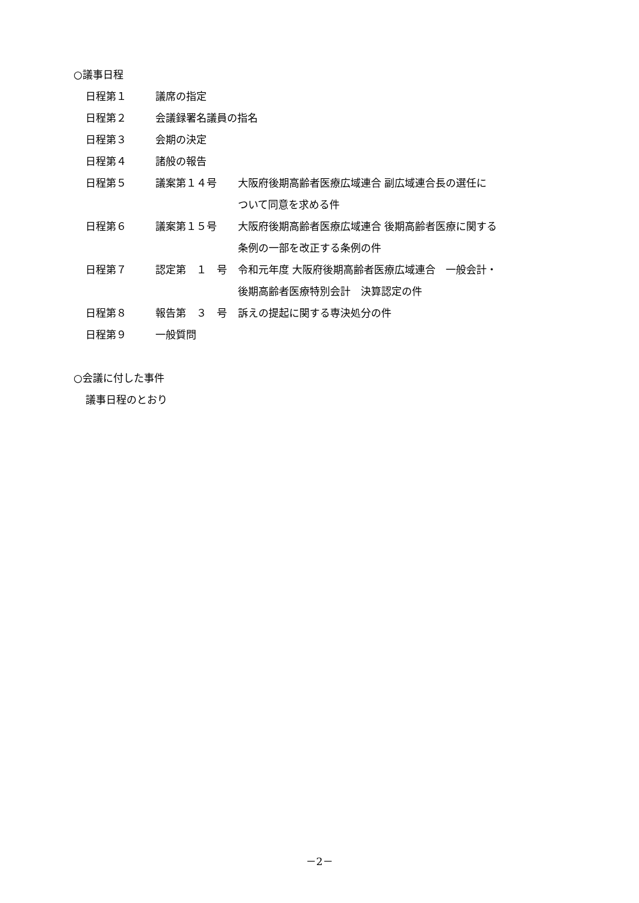○議事日程
| 日程第１ | 議席の指定 | |
| 日程第２ | 会議録署名議員の指名 | |
| 日程第３ | 会期の決定 | |
| 日程第４ | 諸般の報告 | |
| 日程第５ | 議案第１４号 | 大阪府後期高齢者医療広域連合 副広域連合長の選任に ついて同意を求める件 |
| 日程第６ | 議案第１５号 | 大阪府後期高齢者医療広域連合 後期高齢者医療に関する 条例の一部を改正する条例の件 |
| 日程第７ | 認定第 １ 号 | 令和元年度 大阪府後期高齢者医療広域連合 一般会計・ 後期高齢者医療特別会計 決算認定の件 |
| 日程第８ | 報告第 ３ 号 | 訴えの提起に関する専決処分の件 |
| 日程第９ | 一般質問 | |
○会議に付した事件
議事日程のとおり
－2－